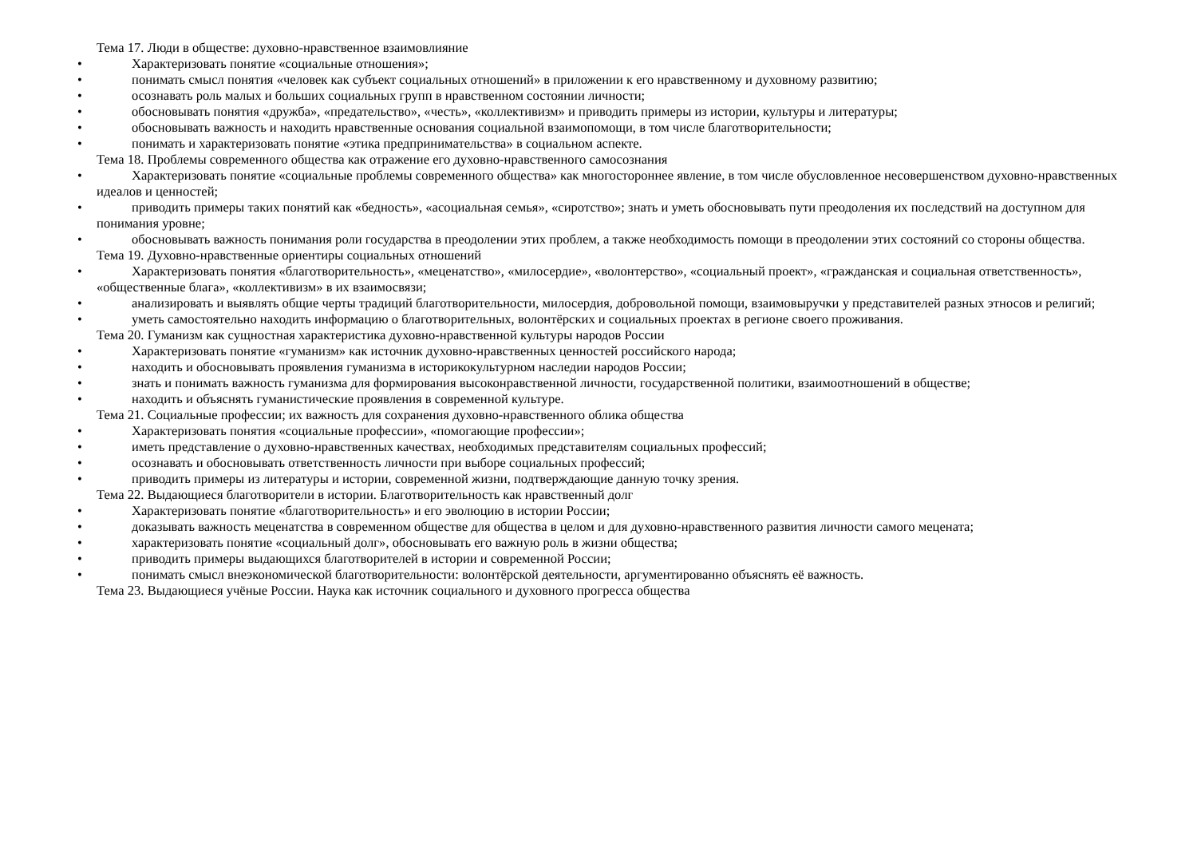Тема 17. Люди в обществе: духовно-нравственное взаимовлияние
• Характеризовать понятие «социальные отношения»;
• понимать смысл понятия «человек как субъект социальных отношений» в приложении к его нравственному и духовному развитию;
• осознавать роль малых и больших социальных групп в нравственном состоянии личности;
• обосновывать понятия «дружба», «предательство», «честь», «коллективизм» и приводить примеры из истории, культуры и литературы;
• обосновывать важность и находить нравственные основания социальной взаимопомощи, в том числе благотворительности;
• понимать и характеризовать понятие «этика предпринимательства» в социальном аспекте.
Тема 18. Проблемы современного общества как отражение его духовно-нравственного самосознания
• Характеризовать понятие «социальные проблемы современного общества» как многостороннее явление, в том числе обусловленное несовершенством духовно-нравственных идеалов и ценностей;
• приводить примеры таких понятий как «бедность», «асоциальная семья», «сиротство»; знать и уметь обосновывать пути преодоления их последствий на доступном для понимания уровне;
• обосновывать важность понимания роли государства в преодолении этих проблем, а также необходимость помощи в преодолении этих состояний со стороны общества.
Тема 19. Духовно-нравственные ориентиры социальных отношений
• Характеризовать понятия «благотворительность», «меценатство», «милосердие», «волонтерство», «социальный проект», «гражданская и социальная ответственность», «общественные блага», «коллективизм» в их взаимосвязи;
• анализировать и выявлять общие черты традиций благотворительности, милосердия, добровольной помощи, взаимовыручки у представителей разных этносов и религий;
• уметь самостоятельно находить информацию о благотворительных, волонтёрских и социальных проектах в регионе своего проживания.
Тема 20. Гуманизм как сущностная характеристика духовно-нравственной культуры народов России
• Характеризовать понятие «гуманизм» как источник духовно-нравственных ценностей российского народа;
• находить и обосновывать проявления гуманизма в историкокультурном наследии народов России;
• знать и понимать важность гуманизма для формирования высоконравственной личности, государственной политики, взаимоотношений в обществе;
• находить и объяснять гуманистические проявления в современной культуре.
Тема 21. Социальные профессии; их важность для сохранения духовно-нравственного облика общества
• Характеризовать понятия «социальные профессии», «помогающие профессии»;
• иметь представление о духовно-нравственных качествах, необходимых представителям социальных профессий;
• осознавать и обосновывать ответственность личности при выборе социальных профессий;
• приводить примеры из литературы и истории, современной жизни, подтверждающие данную точку зрения.
Тема 22. Выдающиеся благотворители в истории. Благотворительность как нравственный долг
• Характеризовать понятие «благотворительность» и его эволюцию в истории России;
• доказывать важность меценатства в современном обществе для общества в целом и для духовно-нравственного развития личности самого мецената;
• характеризовать понятие «социальный долг», обосновывать его важную роль в жизни общества;
• приводить примеры выдающихся благотворителей в истории и современной России;
• понимать смысл внеэкономической благотворительности: волонтёрской деятельности, аргументированно объяснять её важность.
Тема 23. Выдающиеся учёные России. Наука как источник социального и духовного прогресса общества